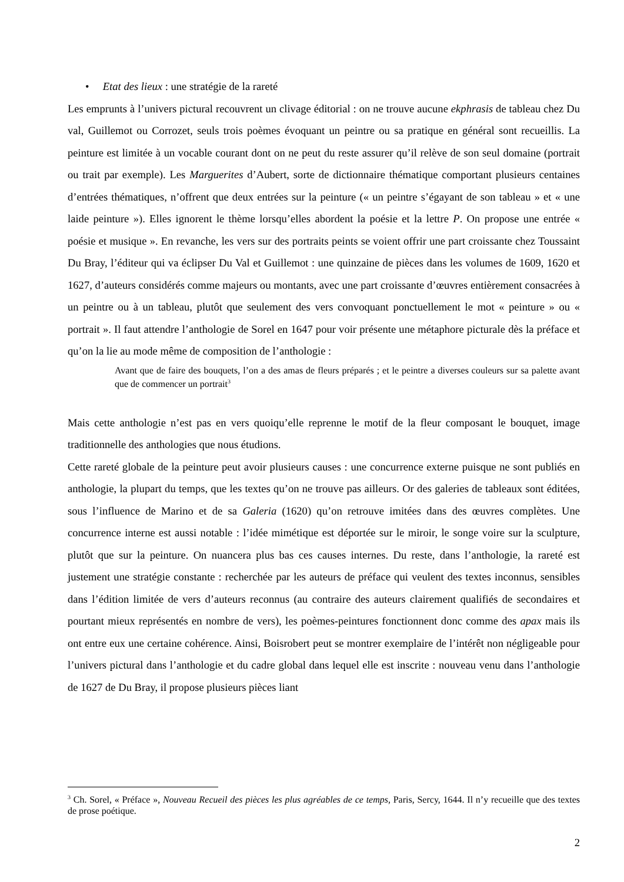• Etat des lieux : une stratégie de la rareté
Les emprunts à l’univers pictural recouvrent un clivage éditorial : on ne trouve aucune ekphrasis de tableau chez Du val, Guillemot ou Corrozet, seuls trois poèmes évoquant un peintre ou sa pratique en général sont recueillis. La peinture est limitée à un vocable courant dont on ne peut du reste assurer qu’il relève de son seul domaine (portrait ou trait par exemple). Les Marguerites d’Aubert, sorte de dictionnaire thématique comportant plusieurs centaines d’entrées thématiques, n’offrent que deux entrées sur la peinture (« un peintre s’égayant de son tableau » et « une laide peinture »). Elles ignorent le thème lorsqu’elles abordent la poésie et la lettre P. On propose une entrée « poésie et musique ». En revanche, les vers sur des portraits peints se voient offrir une part croissante chez Toussaint Du Bray, l’éditeur qui va éclipser Du Val et Guillemot : une quinzaine de pièces dans les volumes de 1609, 1620 et 1627, d’auteurs considérés comme majeurs ou montants, avec une part croissante d’œuvres entièrement consacrées à un peintre ou à un tableau, plutôt que seulement des vers convoquant ponctuellement le mot « peinture » ou « portrait ». Il faut attendre l’anthologie de Sorel en 1647 pour voir présente une métaphore picturale dès la préface et qu’on la lie au mode même de composition de l’anthologie :
Avant que de faire des bouquets, l’on a des amas de fleurs préparés ; et le peintre a diverses couleurs sur sa palette avant que de commencer un portrait<sup>3</sup>
Mais cette anthologie n’est pas en vers quoiqu’elle reprenne le motif de la fleur composant le bouquet, image traditionnelle des anthologies que nous étudions.
Cette rareté globale de la peinture peut avoir plusieurs causes : une concurrence externe puisque ne sont publiés en anthologie, la plupart du temps, que les textes qu’on ne trouve pas ailleurs. Or des galeries de tableaux sont éditées, sous l’influence de Marino et de sa Galeria (1620) qu’on retrouve imitées dans des œuvres complètes. Une concurrence interne est aussi notable : l’idée mimétique est déportée sur le miroir, le songe voire sur la sculpture, plutôt que sur la peinture. On nuancera plus bas ces causes internes. Du reste, dans l’anthologie, la rareté est justement une stratégie constante : recherchée par les auteurs de préface qui veulent des textes inconnus, sensibles dans l’édition limitée de vers d’auteurs reconnus (au contraire des auteurs clairement qualifiés de secondaires et pourtant mieux représentés en nombre de vers), les poèmes-peintures fonctionnent donc comme des apax mais ils ont entre eux une certaine cohérence. Ainsi, Boisrobert peut se montrer exemplaire de l’intérêt non négligeable pour l’univers pictural dans l’anthologie et du cadre global dans lequel elle est inscrite : nouveau venu dans l’anthologie de 1627 de Du Bray, il propose plusieurs pièces liant
<sup>3</sup> Ch. Sorel, « Préface », Nouveau Recueil des pièces les plus agréables de ce temps, Paris, Sercy, 1644. Il n’y recueille que des textes de prose poétique.
2